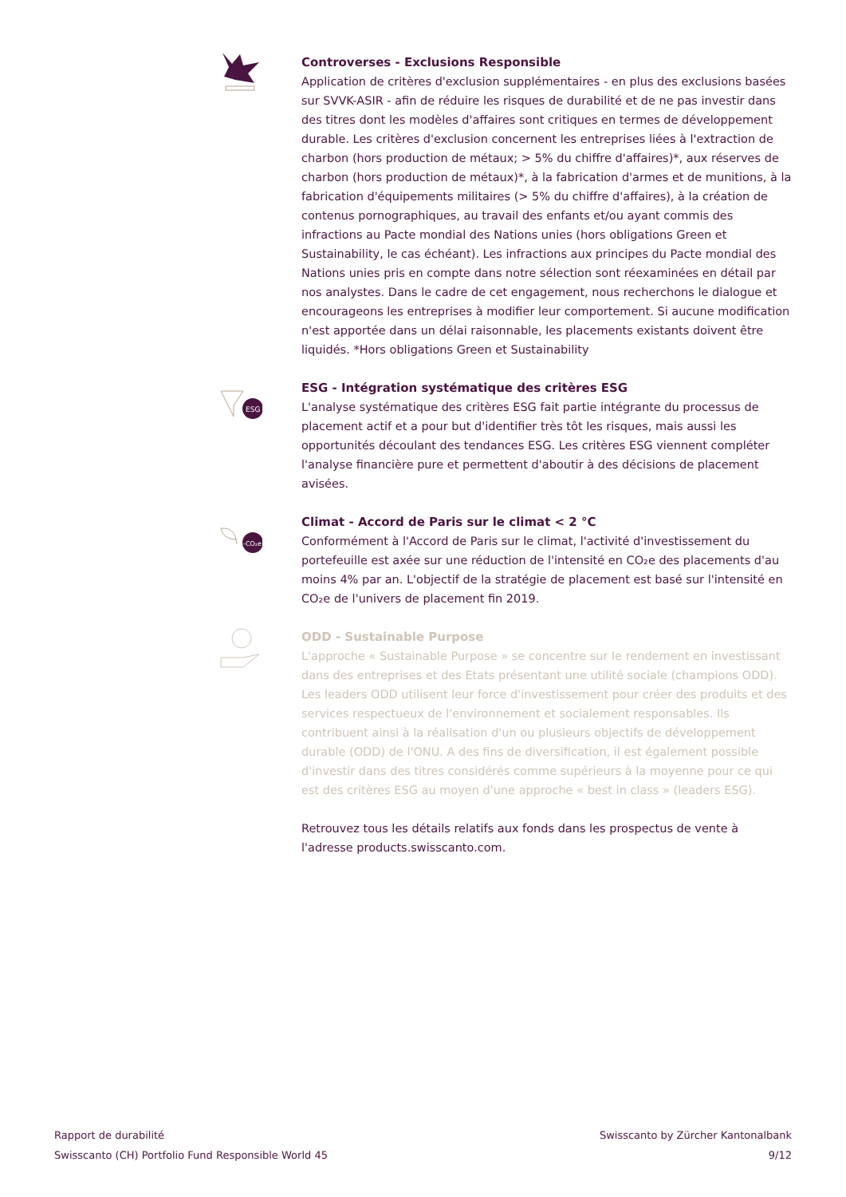Controverses - Exclusions Responsible
Application de critères d'exclusion supplémentaires - en plus des exclusions basées sur SVVK-ASIR - afin de réduire les risques de durabilité et de ne pas investir dans des titres dont les modèles d'affaires sont critiques en termes de développement durable. Les critères d'exclusion concernent les entreprises liées à l'extraction de charbon (hors production de métaux; > 5% du chiffre d'affaires)*, aux réserves de charbon (hors production de métaux)*, à la fabrication d'armes et de munitions, à la fabrication d'équipements militaires (> 5% du chiffre d'affaires), à la création de contenus pornographiques, au travail des enfants et/ou ayant commis des infractions au Pacte mondial des Nations unies (hors obligations Green et Sustainability, le cas échéant). Les infractions aux principes du Pacte mondial des Nations unies pris en compte dans notre sélection sont réexaminées en détail par nos analystes. Dans le cadre de cet engagement, nous recherchons le dialogue et encourageons les entreprises à modifier leur comportement. Si aucune modification n'est apportée dans un délai raisonnable, les placements existants doivent être liquidés. *Hors obligations Green et Sustainability
ESG
ESG - Intégration systématique des critères ESG
L'analyse systématique des critères ESG fait partie intégrante du processus de placement actif et a pour but d'identifier très tôt les risques, mais aussi les opportunités découlant des tendances ESG. Les critères ESG viennent compléter l'analyse financière pure et permettent d'aboutir à des décisions de placement avisées.
-CO₂e
Climat - Accord de Paris sur le climat < 2 °C
Conformément à l'Accord de Paris sur le climat, l'activité d'investissement du portefeuille est axée sur une réduction de l'intensité en CO₂e des placements d'au moins 4% par an. L'objectif de la stratégie de placement est basé sur l'intensité en CO₂e de l'univers de placement fin 2019.
ODD - Sustainable Purpose
L'approche « Sustainable Purpose » se concentre sur le rendement en investissant dans des entreprises et des Etats présentant une utilité sociale (champions ODD). Les leaders ODD utilisent leur force d'investissement pour créer des produits et des services respectueux de l'environnement et socialement responsables. Ils contribuent ainsi à la réalisation d'un ou plusieurs objectifs de développement durable (ODD) de l'ONU. A des fins de diversification, il est également possible d'investir dans des titres considérés comme supérieurs à la moyenne pour ce qui est des critères ESG au moyen d'une approche « best in class » (leaders ESG).
Retrouvez tous les détails relatifs aux fonds dans les prospectus de vente à l'adresse products.swisscanto.com.
Rapport de durabilité
Swisscanto (CH) Portfolio Fund Responsible World 45
Swisscanto by Zürcher Kantonalbank
9/12